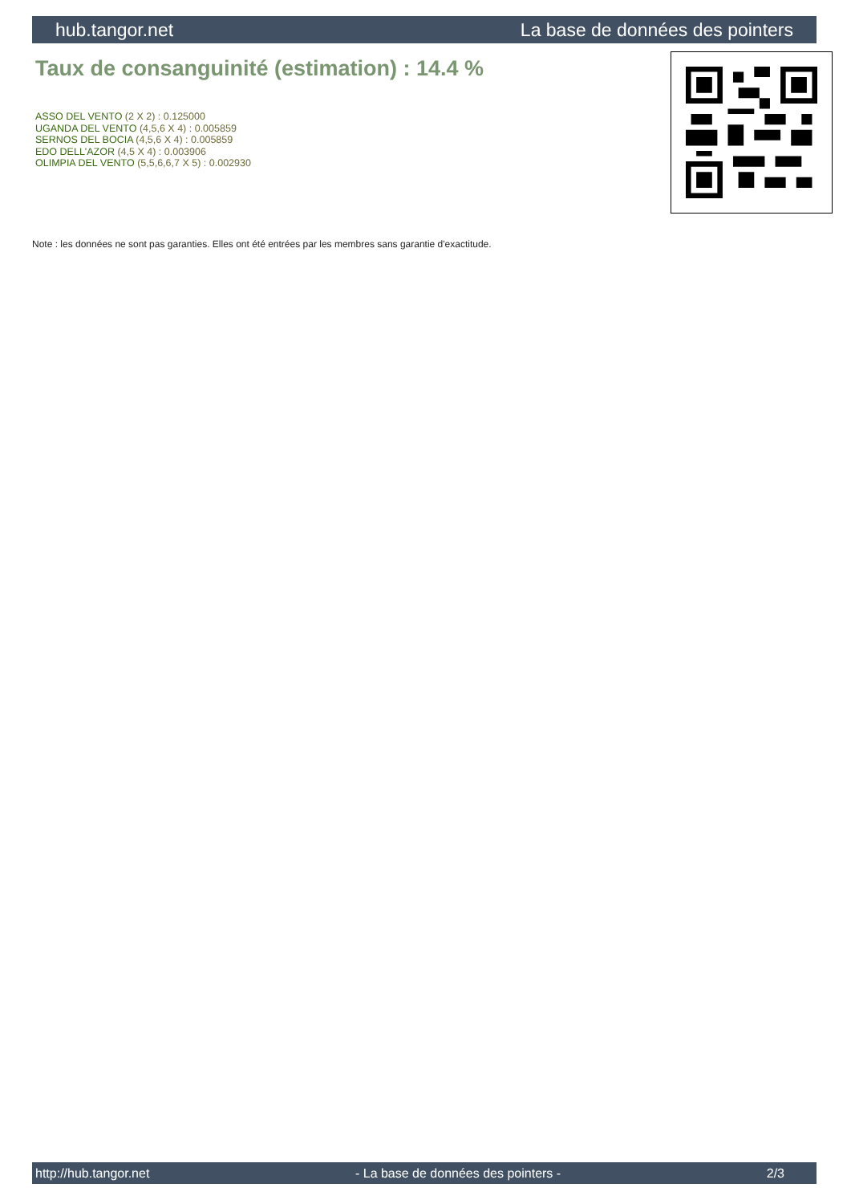hub.tangor.net La base de données des pointers
Taux de consanguinité (estimation) : 14.4 %
ASSO DEL VENTO (2 X 2) : 0.125000
UGANDA DEL VENTO (4,5,6 X 4) : 0.005859
SERNOS DEL BOCIA (4,5,6 X 4) : 0.005859
EDO DELL'AZOR (4,5 X 4) : 0.003906
OLIMPIA DEL VENTO (5,5,6,6,7 X 5) : 0.002930
Note : les données ne sont pas garanties. Elles ont été entrées par les membres sans garantie d'exactitude.
http://hub.tangor.net - La base de données des pointers - 2/3